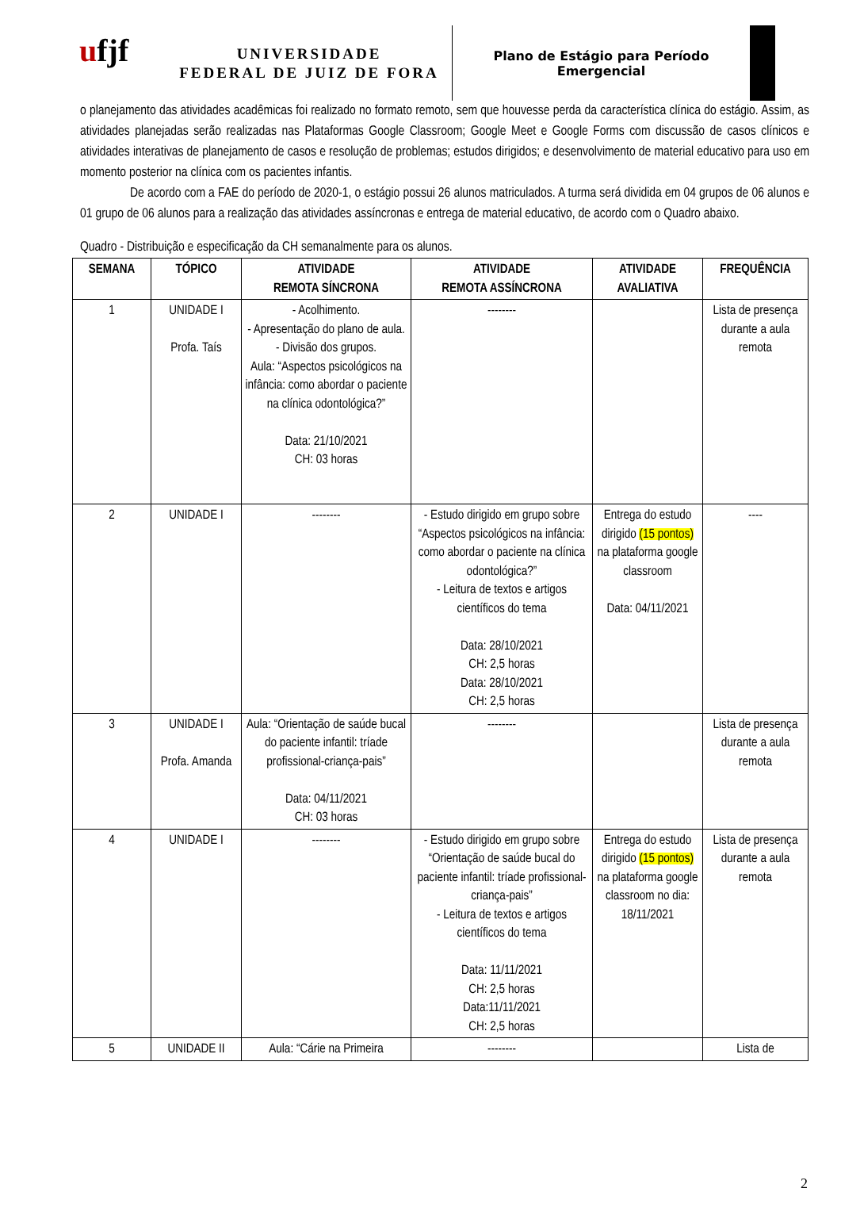ufjf
UNIVERSIDADE
FEDERAL DE JUIZ DE FORA
Plano de Estágio para Período
Emergencial
o planejamento das atividades acadêmicas foi realizado no formato remoto, sem que houvesse perda da característica clínica do estágio. Assim, as atividades planejadas serão realizadas nas Plataformas Google Classroom; Google Meet e Google Forms com discussão de casos clínicos e atividades interativas de planejamento de casos e resolução de problemas; estudos dirigidos; e desenvolvimento de material educativo para uso em momento posterior na clínica com os pacientes infantis.
De acordo com a FAE do período de 2020-1, o estágio possui 26 alunos matriculados. A turma será dividida em 04 grupos de 06 alunos e 01 grupo de 06 alunos para a realização das atividades assíncronas e entrega de material educativo, de acordo com o Quadro abaixo.
Quadro - Distribuição e especificação da CH semanalmente para os alunos.
| SEMANA | TÓPICO | ATIVIDADE REMOTA SÍNCRONA | ATIVIDADE REMOTA ASSÍNCRONA | ATIVIDADE AVALIATIVA | FREQUÊNCIA |
| --- | --- | --- | --- | --- | --- |
| 1 | UNIDADE I Profa. Taís | - Acolhimento. - Apresentação do plano de aula. - Divisão dos grupos. Aula: “Aspectos psicológicos na infância: como abordar o paciente na clínica odontológica?” Data: 21/10/2021 CH: 03 horas | -------- | | Lista de presença durante a aula remota |
| 2 | UNIDADE I | -------- | - Estudo dirigido em grupo sobre “Aspectos psicológicos na infância: como abordar o paciente na clínica odontológica?” - Leitura de textos e artigos científicos do tema Data: 28/10/2021 CH: 2,5 horas Data: 28/10/2021 CH: 2,5 horas | Entrega do estudo dirigido (15 pontos) na plataforma google classroom Data: 04/11/2021 | ---- |
| 3 | UNIDADE I Profa. Amanda | Aula: “Orientação de saúde bucal do paciente infantil: tríade profissional-criança-pais” Data: 04/11/2021 CH: 03 horas | -------- | | Lista de presença durante a aula remota |
| 4 | UNIDADE I | -------- | - Estudo dirigido em grupo sobre “Orientação de saúde bucal do paciente infantil: tríade profissional-criança-pais” - Leitura de textos e artigos científicos do tema Data: 11/11/2021 CH: 2,5 horas Data:11/11/2021 CH: 2,5 horas | Entrega do estudo dirigido (15 pontos) na plataforma google classroom no dia: 18/11/2021 | Lista de presença durante a aula remota |
| 5 | UNIDADE II | Aula: “Cárie na Primeira | -------- | | Lista de |
2